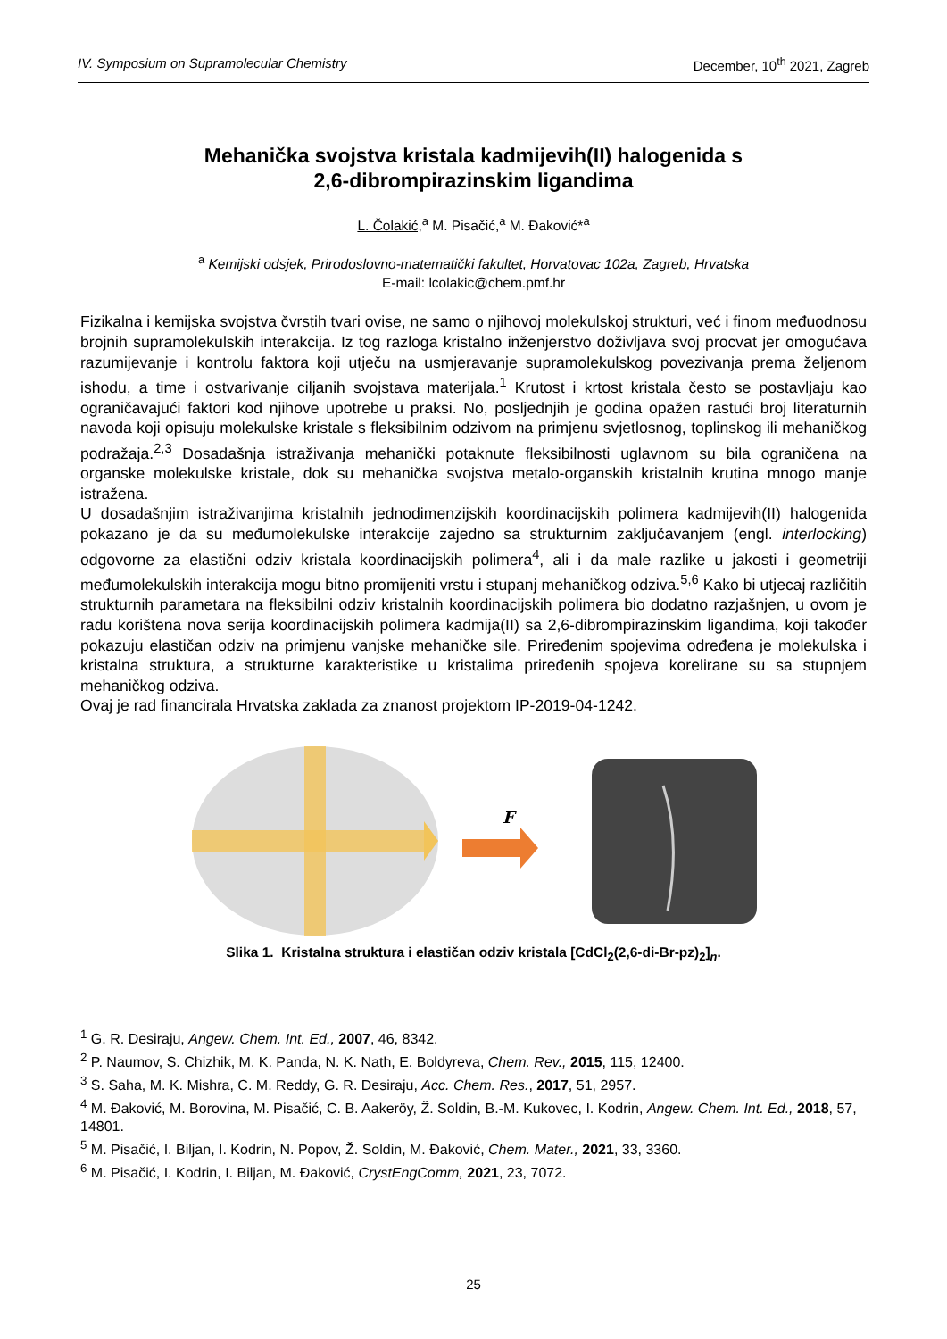IV. Symposium on Supramolecular Chemistry December, 10<sup>th</sup> 2021, Zagreb
Mehanička svojstva kristala kadmijevih(II) halogenida s
2,6-dibrompirazinskim ligandima
L. Čolakić,<sup>a</sup> M. Pisačić,<sup>a</sup> M. Đaković*<sup>a</sup>
<sup>a</sup> Kemijski odsjek, Prirodoslovno-matematički fakultet, Horvatovac 102a, Zagreb, Hrvatska
E-mail: lcolakic@chem.pmf.hr
Fizikalna i kemijska svojstva čvrstih tvari ovise, ne samo o njihovoj molekulskoj strukturi, već i finom međuodnosu brojnih supramolekulskih interakcija. Iz tog razloga kristalno inženjerstvo doživljava svoj procvat jer omogućava razumijevanje i kontrolu faktora koji utječu na usmjeravanje supramolekulskog povezivanja prema željenom ishodu, a time i ostvarivanje ciljanih svojstava materijala.<sup>1</sup> Krutost i krtost kristala često se postavljaju kao ograničavajući faktori kod njihove upotrebe u praksi. No, posljednjih je godina opažen rastući broj literaturnih navoda koji opisuju molekulske kristale s fleksibilnim odzivom na primjenu svjetlosnog, toplinskog ili mehaničkog podražaja.<sup>2,3</sup> Dosadašnja istraživanja mehanički potaknute fleksibilnosti uglavnom su bila ograničena na organske molekulske kristale, dok su mehanička svojstva metalo-organskih kristalnih krutina mnogo manje istražena.
U dosadašnjim istraživanjima kristalnih jednodimenzijskih koordinacijskih polimera kadmijevih(II) halogenida pokazano je da su međumolekulske interakcije zajedno sa strukturnim zaključavanjem (engl. interlocking) odgovorne za elastični odziv kristala koordinacijskih polimera<sup>4</sup>, ali i da male razlike u jakosti i geometriji međumolekulskih interakcija mogu bitno promijeniti vrstu i stupanj mehaničkog odziva.<sup>5,6</sup> Kako bi utjecaj različitih strukturnih parametara na fleksibilni odziv kristalnih koordinacijskih polimera bio dodatno razjašnjen, u ovom je radu korištena nova serija koordinacijskih polimera kadmija(II) sa 2,6-dibrompirazinskim ligandima, koji također pokazuju elastičan odziv na primjenu vanjske mehaničke sile. Priređenim spojevima određena je molekulska i kristalna struktura, a strukturne karakteristike u kristalima priređenih spojeva korelirane su sa stupnjem mehaničkog odziva.
Ovaj je rad financirala Hrvatska zaklada za znanost projektom IP-2019-04-1242.
F
Slika 1. Kristalna struktura i elastičan odziv kristala [CdCl<sub>2</sub>(2,6-di-Br-pz)<sub>2</sub>]<sub>n</sub>.
<sup>1</sup> G. R. Desiraju, Angew. Chem. Int. Ed., 2007, 46, 8342.
<sup>2</sup> P. Naumov, S. Chizhik, M. K. Panda, N. K. Nath, E. Boldyreva, Chem. Rev., 2015, 115, 12400.
<sup>3</sup> S. Saha, M. K. Mishra, C. M. Reddy, G. R. Desiraju, Acc. Chem. Res., 2017, 51, 2957.
<sup>4</sup> M. Đaković, M. Borovina, M. Pisačić, C. B. Aakeröy, Ž. Soldin, B.-M. Kukovec, I. Kodrin, Angew. Chem. Int. Ed., 2018, 57, 14801.
<sup>5</sup> M. Pisačić, I. Biljan, I. Kodrin, N. Popov, Ž. Soldin, M. Đaković, Chem. Mater., 2021, 33, 3360.
<sup>6</sup> M. Pisačić, I. Kodrin, I. Biljan, M. Đaković, CrystEngComm, 2021, 23, 7072.
25